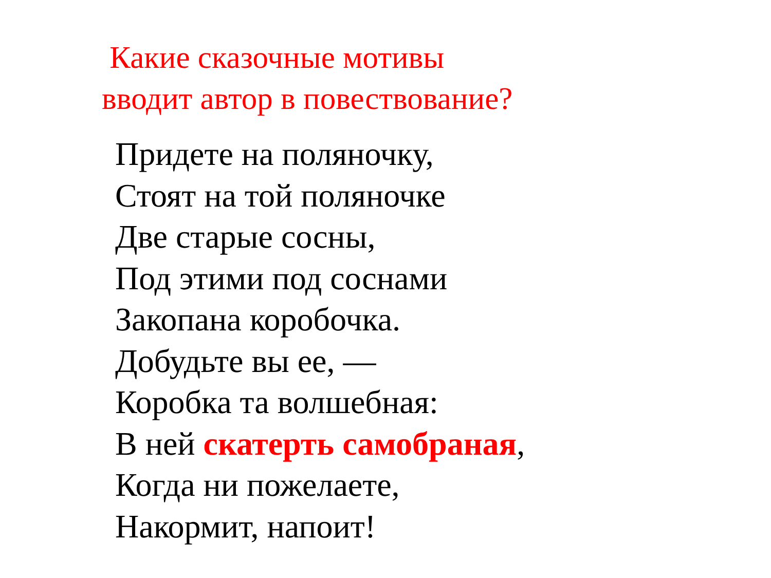Какие сказочные мотивы
вводит автор в повествование?
Придете на поляночку,
Стоят на той поляночке
Две старые сосны,
Под этими под соснами
Закопана коробочка.
Добудьте вы ее, —
Коробка та волшебная:
В ней скатерть самобраная,
Когда ни пожелаете,
Накормит, напоит!